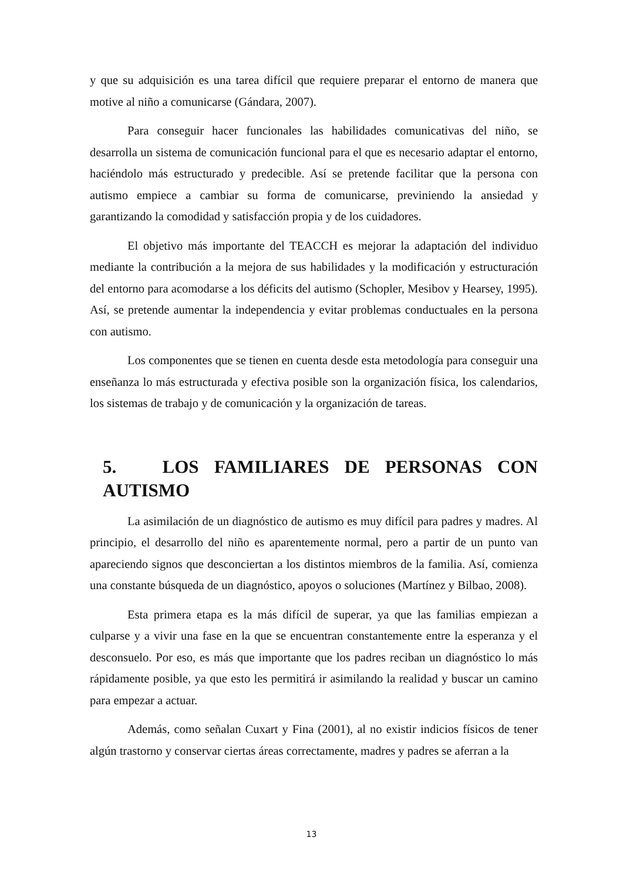y que su adquisición es una tarea difícil que requiere preparar el entorno de manera que motive al niño a comunicarse (Gándara, 2007).
Para conseguir hacer funcionales las habilidades comunicativas del niño, se desarrolla un sistema de comunicación funcional para el que es necesario adaptar el entorno, haciéndolo más estructurado y predecible. Así se pretende facilitar que la persona con autismo empiece a cambiar su forma de comunicarse, previniendo la ansiedad y garantizando la comodidad y satisfacción propia y de los cuidadores.
El objetivo más importante del TEACCH es mejorar la adaptación del individuo mediante la contribución a la mejora de sus habilidades y la modificación y estructuración del entorno para acomodarse a los déficits del autismo (Schopler, Mesibov y Hearsey, 1995). Así, se pretende aumentar la independencia y evitar problemas conductuales en la persona con autismo.
Los componentes que se tienen en cuenta desde esta metodología para conseguir una enseñanza lo más estructurada y efectiva posible son la organización física, los calendarios, los sistemas de trabajo y de comunicación y la organización de tareas.
5. LOS FAMILIARES DE PERSONAS CON AUTISMO
La asimilación de un diagnóstico de autismo es muy difícil para padres y madres. Al principio, el desarrollo del niño es aparentemente normal, pero a partir de un punto van apareciendo signos que desconciertan a los distintos miembros de la familia. Así, comienza una constante búsqueda de un diagnóstico, apoyos o soluciones (Martínez y Bilbao, 2008).
Esta primera etapa es la más difícil de superar, ya que las familias empiezan a culparse y a vivir una fase en la que se encuentran constantemente entre la esperanza y el desconsuelo. Por eso, es más que importante que los padres reciban un diagnóstico lo más rápidamente posible, ya que esto les permitirá ir asimilando la realidad y buscar un camino para empezar a actuar.
Además, como señalan Cuxart y Fina (2001), al no existir indicios físicos de tener algún trastorno y conservar ciertas áreas correctamente, madres y padres se aferran a la
13